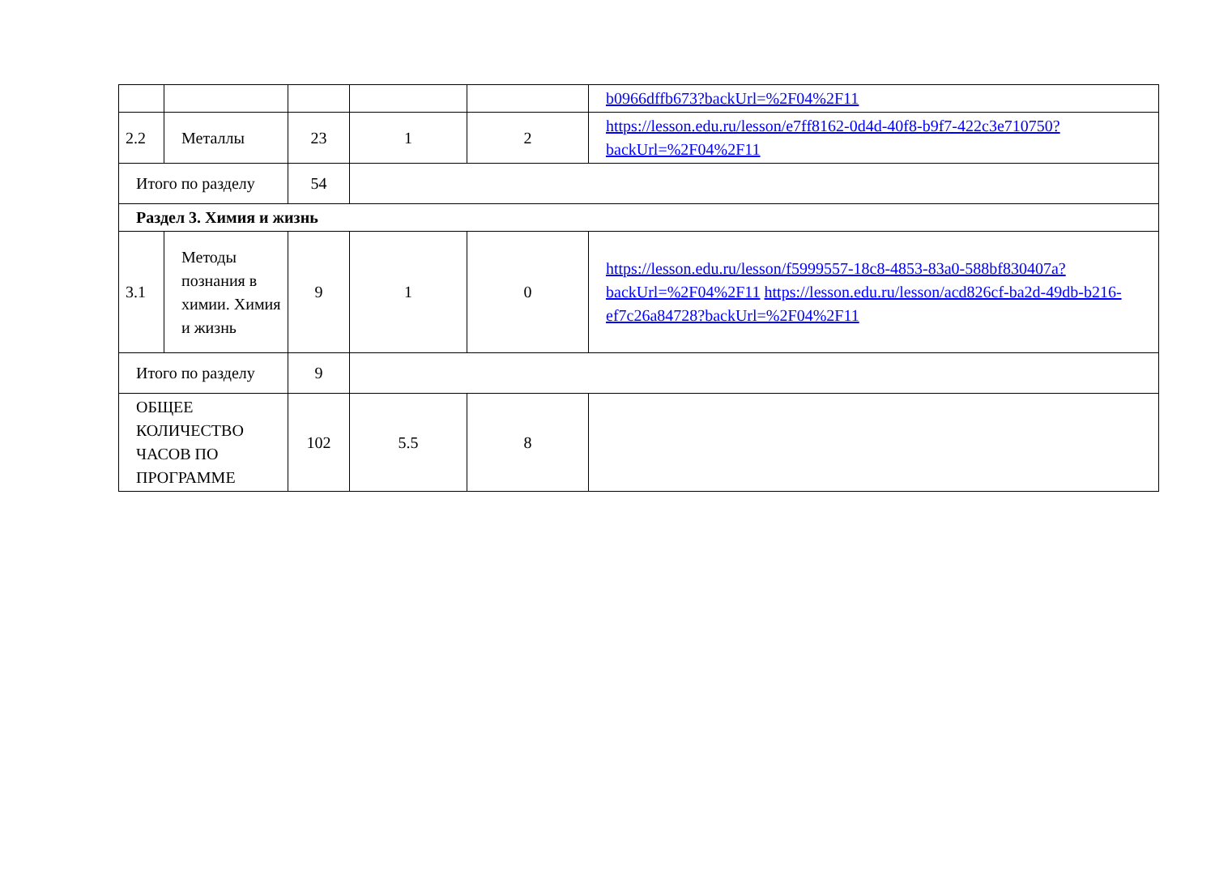| | | | | | b0966dffb673?backUrl=%2F04%2F11 |
| 2.2 | Металлы | 23 | 1 | 2 | https://lesson.edu.ru/lesson/e7ff8162-0d4d-40f8-b9f7-422c3e710750?backUrl=%2F04%2F11 |
| Итого по разделу | | 54 | | | |
| Раздел 3. Химия и жизнь | | | | | |
| 3.1 | Методы познания в химии. Химия и жизнь | 9 | 1 | 0 | https://lesson.edu.ru/lesson/f5999557-18c8-4853-83a0-588bf830407a?backUrl=%2F04%2F11 https://lesson.edu.ru/lesson/acd826cf-ba2d-49db-b216-ef7c26a84728?backUrl=%2F04%2F11 |
| Итого по разделу | | 9 | | | |
| ОБЩЕЕ КОЛИЧЕСТВО ЧАСОВ ПО ПРОГРАММЕ | | 102 | 5.5 | 8 | |